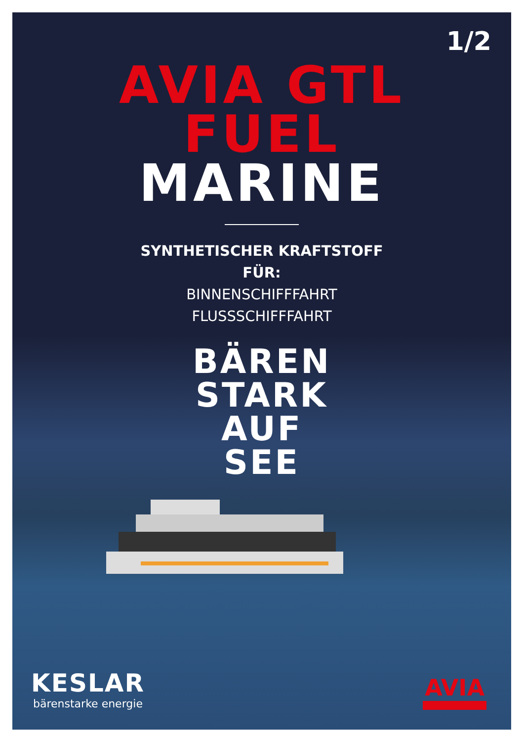1/2
AVIA GTL
FUEL
MARINE
SYNTHETISCHER KRAFTSTOFF
FÜR:
BINNENSCHIFFFAHRT
FLUSSSCHIFFFAHRT
BÄREN
STARK
AUF
SEE
KESLAR
bärenstarke energie
AVIA